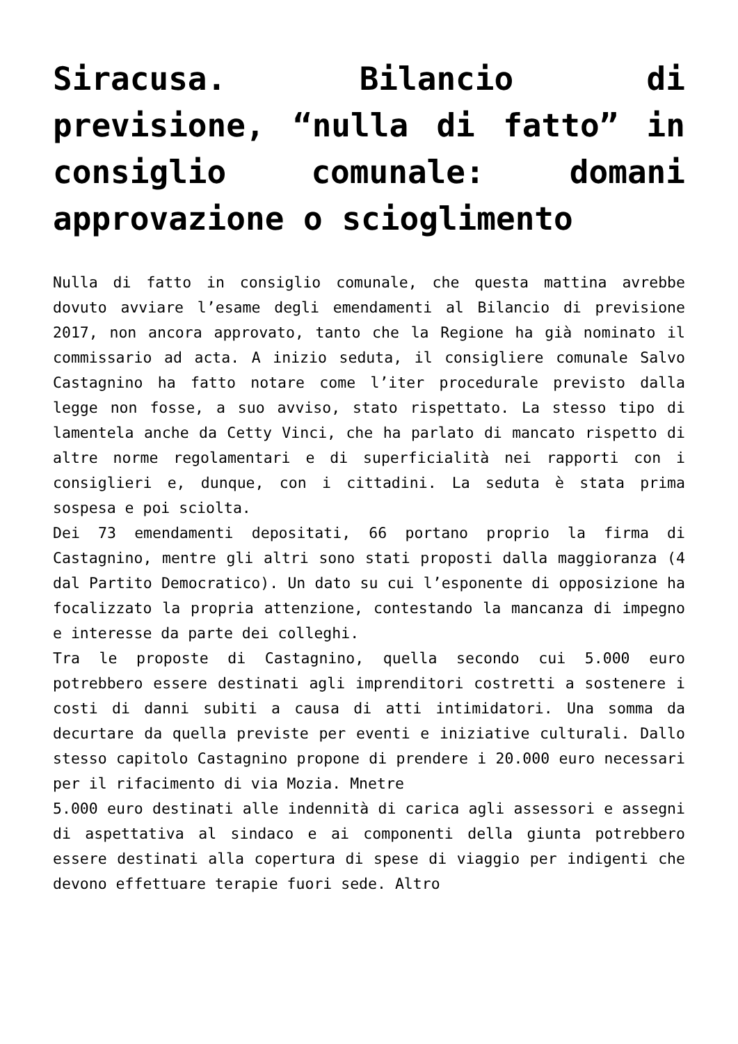Siracusa. Bilancio di previsione, “nulla di fatto” in consiglio comunale: domani approvazione o scioglimento
Nulla di fatto in consiglio comunale, che questa mattina avrebbe dovuto avviare l’esame degli emendamenti al Bilancio di previsione 2017, non ancora approvato, tanto che la Regione ha già nominato il commissario ad acta. A inizio seduta, il consigliere comunale Salvo Castagnino ha fatto notare come l’iter procedurale previsto dalla legge non fosse, a suo avviso, stato rispettato. La stesso tipo di lamentela anche da Cetty Vinci, che ha parlato di mancato rispetto di altre norme regolamentari e di superficialità nei rapporti con i consiglieri e, dunque, con i cittadini. La seduta è stata prima sospesa e poi sciolta.
Dei 73 emendamenti depositati, 66 portano proprio la firma di Castagnino, mentre gli altri sono stati proposti dalla maggioranza (4 dal Partito Democratico). Un dato su cui l’esponente di opposizione ha focalizzato la propria attenzione, contestando la mancanza di impegno e interesse da parte dei colleghi.
Tra le proposte di Castagnino, quella secondo cui 5.000 euro potrebbero essere destinati agli imprenditori costretti a sostenere i costi di danni subiti a causa di atti intimidatori. Una somma da decurtare da quella previste per eventi e iniziative culturali. Dallo stesso capitolo Castagnino propone di prendere i 20.000 euro necessari per il rifacimento di via Mozia. Mnetre
5.000 euro destinati alle indennità di carica agli assessori e assegni di aspettativa al sindaco e ai componenti della giunta potrebbero essere destinati alla copertura di spese di viaggio per indigenti che devono effettuare terapie fuori sede. Altro